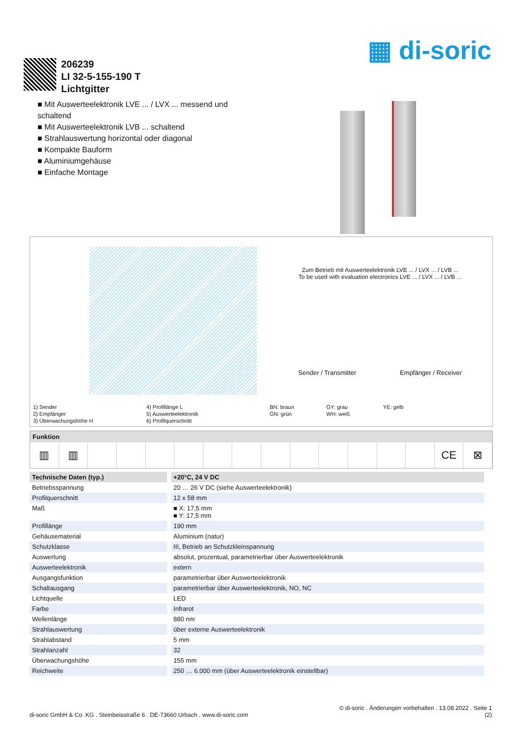▦ di-soric
206239
LI 32-5-155-190 T
Lichtgitter
■ Mit Auswerteelektronik LVE ... / LVX ... messend und schaltend
■ Mit Auswerteelektronik LVB ... schaltend
■ Strahlauswertung horizontal oder diagonal
■ Kompakte Bauform
■ Aluminiumgehäuse
■ Einfache Montage
Zum Betrieb mit Auswerteelektronik LVE ... / LVX ... / LVB ...
To be used with evaluation electronics LVE ... / LVX ... / LVB ...
Sender / Transmitter Empfänger / Receiver
1) Sender
2) Empfänger
3) Überwachungshöhe H
4) Profillänge L
5) Auswerteelektronik
6) Profilquerschnitt
BN: braun
GN: grün
GY: grau
WH: weiß
YE: gelb
Funktion
▥ ▥ CE ⊠
| Technische Daten (typ.) | +20°C, 24 V DC |
| --- | --- |
| Betriebsspannung | 20 … 26 V DC (siehe Auswerteelektronik) |
| Profilquerschnitt | 12 x 58 mm |
| Maß | ■ X: 17,5 mm ■ Y: 17,5 mm |
| Profillänge | 190 mm |
| Gehäusematerial | Aluminium (natur) |
| Schutzklasse | III, Betrieb an Schutzkleinspannung |
| Auswertung | absolut, prozentual, parametrierbar über Auswerteelektronik |
| Auswerteelektronik | extern |
| Ausgangsfunktion | parametrierbar über Auswerteelektronik |
| Schaltausgang | parametrierbar über Auswerteelektronik, NO, NC |
| Lichtquelle | LED |
| Farbe | Infrarot |
| Wellenlänge | 880 nm |
| Strahlauswertung | über externe Auswerteelektronik |
| Strahlabstand | 5 mm |
| Strahlanzahl | 32 |
| Überwachungshöhe | 155 mm |
| Reichweite | 250 … 6.000 mm (über Auswerteelektronik einstellbar) |
di-soric GmbH & Co. KG . Steinbeisstraße 6 . DE-73660 Urbach . www.di-soric.com
© di-soric . Änderungen vorbehalten . 13.08.2022 . Seite 1
(2)